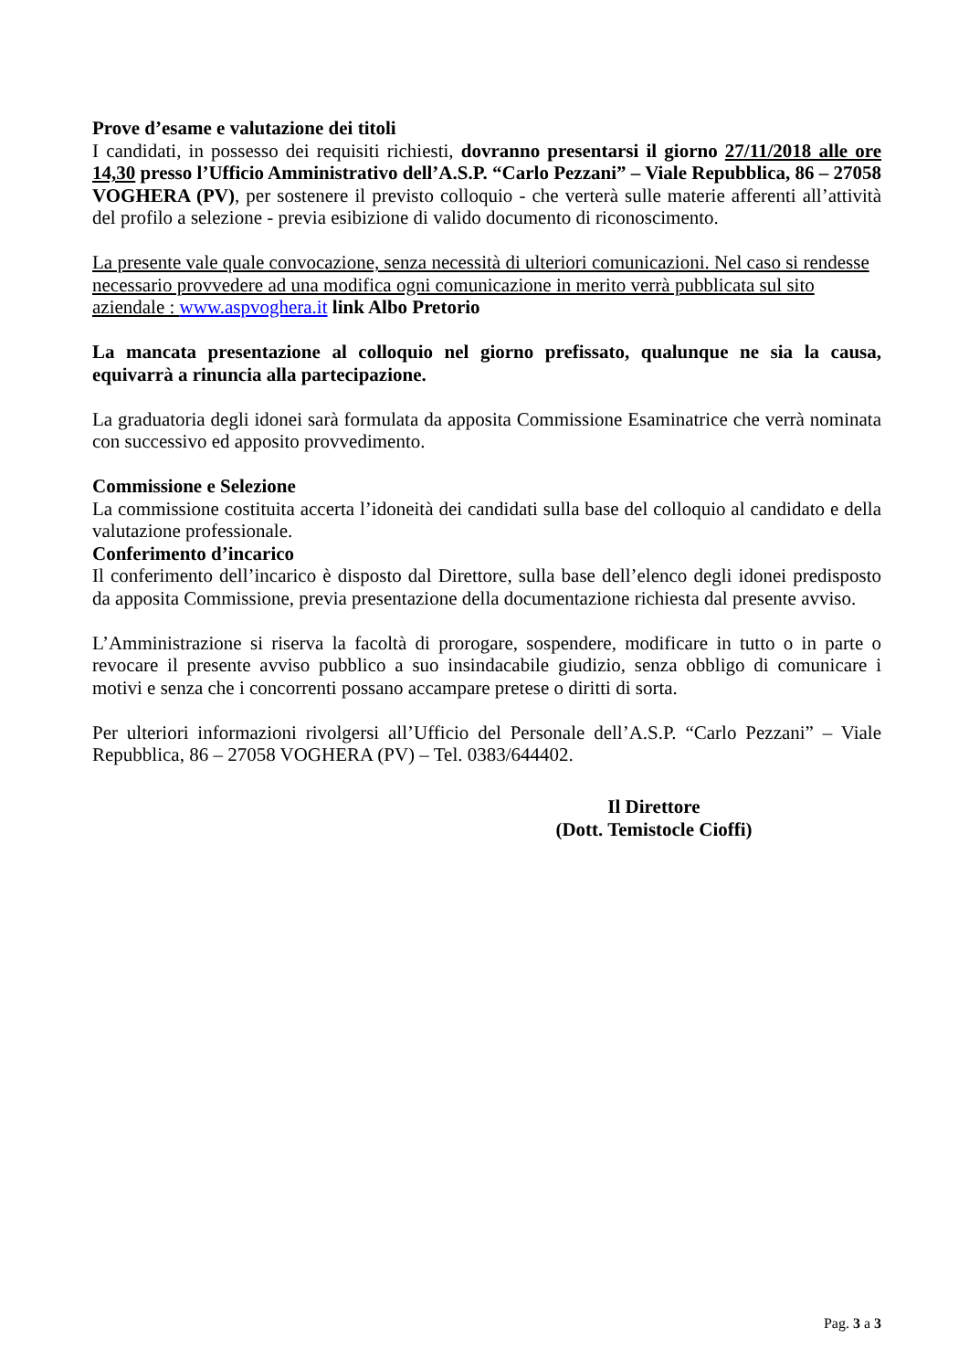Prove d’esame e valutazione dei titoli
I candidati, in possesso dei requisiti richiesti, dovranno presentarsi il giorno 27/11/2018 alle ore 14,30 presso l’Ufficio Amministrativo dell’A.S.P. “Carlo Pezzani” – Viale Repubblica, 86 – 27058 VOGHERA (PV), per sostenere il previsto colloquio - che verterà sulle materie afferenti all’attività del profilo a selezione - previa esibizione di valido documento di riconoscimento.
La presente vale quale convocazione, senza necessità di ulteriori comunicazioni. Nel caso si rendesse necessario provvedere ad una modifica ogni comunicazione in merito verrà pubblicata sul sito aziendale : www.aspvoghera.it link Albo Pretorio
La mancata presentazione al colloquio nel giorno prefissato, qualunque ne sia la causa, equivarrà a rinuncia alla partecipazione.
La graduatoria degli idonei sarà formulata da apposita Commissione Esaminatrice che verrà nominata con successivo ed apposito provvedimento.
Commissione e Selezione
La commissione costituita accerta l’idoneità dei candidati sulla base del colloquio al candidato e della valutazione professionale.
Conferimento d’incarico
Il conferimento dell’incarico è disposto dal Direttore, sulla base dell’elenco degli idonei predisposto da apposita Commissione, previa presentazione della documentazione richiesta dal presente avviso.
L’Amministrazione si riserva la facoltà di prorogare, sospendere, modificare in tutto o in parte o revocare il presente avviso pubblico a suo insindacabile giudizio, senza obbligo di comunicare i motivi e senza che i concorrenti possano accampare pretese o diritti di sorta.
Per ulteriori informazioni rivolgersi all’Ufficio del Personale dell’A.S.P. “Carlo Pezzani” – Viale Repubblica, 86 – 27058 VOGHERA (PV) – Tel. 0383/644402.
Il Direttore
(Dott. Temistocle Cioffi)
Pag. 3 a 3